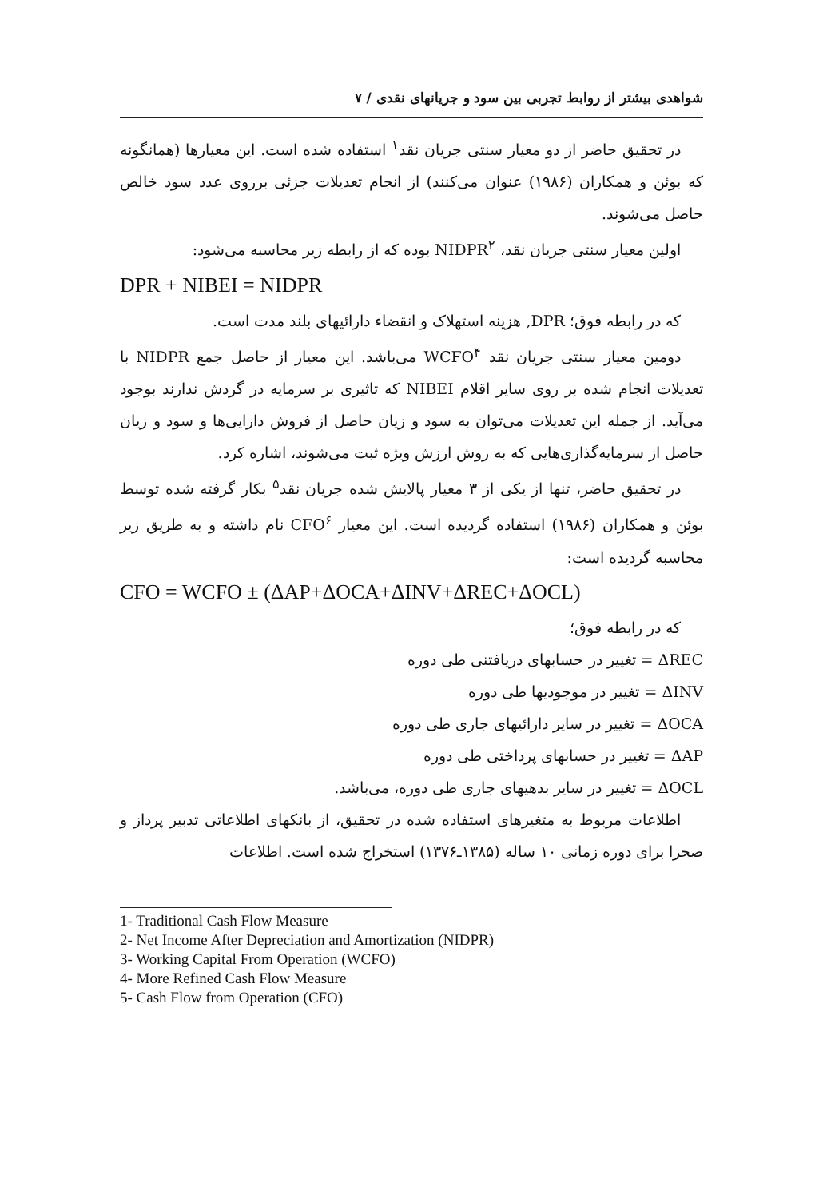شواهدی بیشتر از روابط تجربی بین سود و جریانهای نقدی / ۷
در تحقیق حاضر از دو معیار سنتی جریان نقد<sup>۱</sup> استفاده شده است. این معیارها (همانگونه که بوئن و همکاران (۱۹۸۶) عنوان می‌کنند) از انجام تعدیلات جزئی برروی عدد سود خالص حاصل می‌شوند.
اولین معیار سنتی جریان نقد، NIDPR<sup>۲</sup> بوده که از رابطه زیر محاسبه می‌شود:
DPR + NIBEI = NIDPR
که در رابطه فوق؛ DPR, هزینه استهلاک و انقضاء دارائیهای بلند مدت است.
دومین معیار سنتی جریان نقد WCFO<sup>۴</sup> می‌باشد. این معیار از حاصل جمع NIDPR با تعدیلات انجام شده بر روی سایر اقلام NIBEI که تاثیری بر سرمایه در گردش ندارند بوجود می‌آید. از جمله این تعدیلات می‌توان به سود و زیان حاصل از فروش دارایی‌ها و سود و زیان حاصل از سرمایه‌گذاری‌هایی که به روش ارزش ویژه ثبت می‌شوند، اشاره کرد.
در تحقیق حاضر، تنها از یکی از ۳ معیار پالایش شده جریان نقد<sup>۵</sup> بکار گرفته شده توسط بوئن و همکاران (۱۹۸۶) استفاده گردیده است. این معیار CFO<sup>۶</sup> نام داشته و به طریق زیر محاسبه گردیده است:
CFO = WCFO ± (ΔAP+ΔOCA+ΔINV+ΔREC+ΔOCL)
که در رابطه فوق؛
ΔREC = تغییر در حسابهای دریافتنی طی دوره
ΔINV = تغییر در موجودیها طی دوره
ΔOCA = تغییر در سایر دارائیهای جاری طی دوره
ΔAP = تغییر در حسابهای پرداختی طی دوره
ΔOCL = تغییر در سایر بدهیهای جاری طی دوره، می‌باشد.
اطلاعات مربوط به متغیرهای استفاده شده در تحقیق، از بانکهای اطلاعاتی تدبیر پرداز و صحرا برای دوره زمانی ۱۰ ساله (۱۳۸۵ـ۱۳۷۶) استخراج شده است. اطلاعات
1- Traditional Cash Flow Measure
2- Net Income After Depreciation and Amortization (NIDPR)
3- Working Capital From Operation (WCFO)
4- More Refined Cash Flow Measure
5- Cash Flow from Operation (CFO)